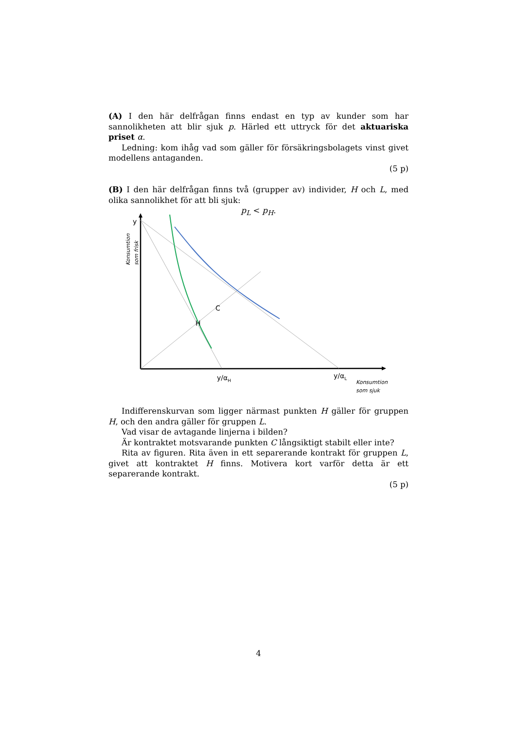(A) I den här delfrågan finns endast en typ av kunder som har sannolikheten att blir sjuk p. Härled ett uttryck för det aktuariska priset α.
Ledning: kom ihåg vad som gäller för försäkringsbolagets vinst givet modellens antaganden.
(5 p)
(B) I den här delfrågan finns två (grupper av) individer, H och L, med olika sannolikhet för att bli sjuk:
p<sub>L</sub> < p<sub>H</sub>.
y
C
H
y/αH
y/αL
Konsumtion
som sjuk
Konsumtion
som frisk
Indifferenskurvan som ligger närmast punkten H gäller för gruppen H, och den andra gäller för gruppen L.
Vad visar de avtagande linjerna i bilden?
Är kontraktet motsvarande punkten C långsiktigt stabilt eller inte?
Rita av figuren. Rita även in ett separerande kontrakt för gruppen L, givet att kontraktet H finns. Motivera kort varför detta är ett separerande kontrakt.
(5 p)
4